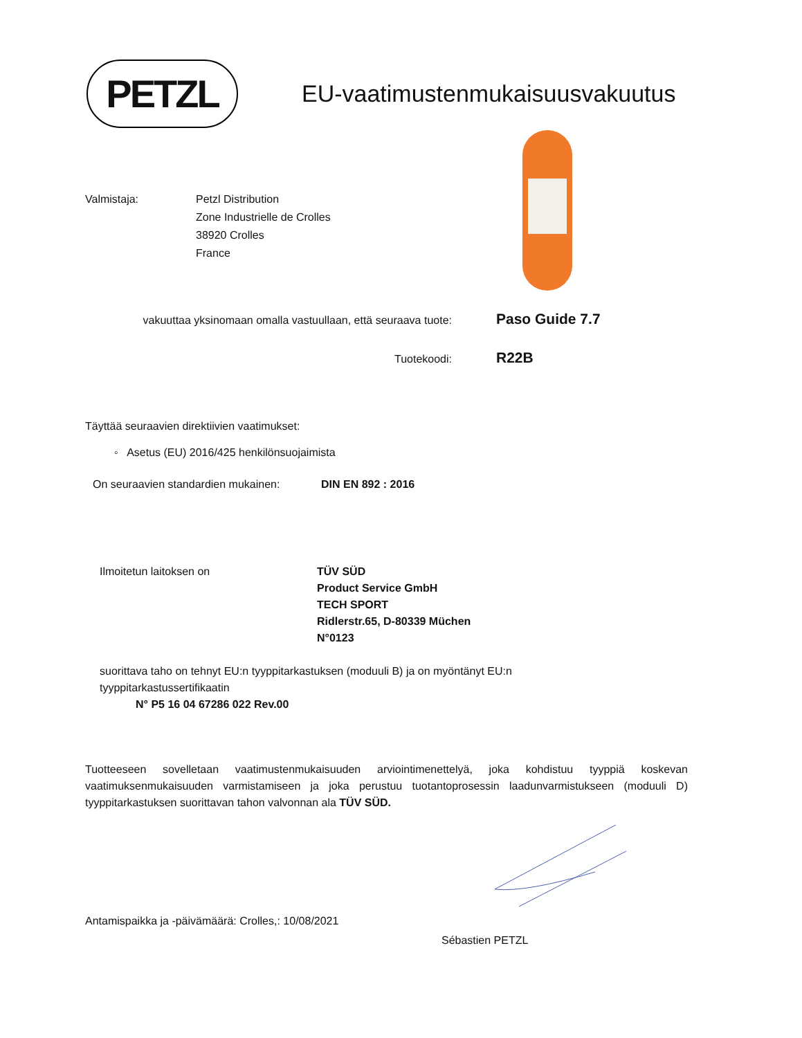PETZL
EU-vaatimustenmukaisuusvakuutus
Valmistaja: Petzl Distribution
Zone Industrielle de Crolles
38920 Crolles
France
vakuuttaa yksinomaan omalla vastuullaan, että seuraava tuote:
Paso Guide 7.7
Tuotekoodi:
R22B
Täyttää seuraavien direktiivien vaatimukset:
◦ Asetus (EU) 2016/425 henkilönsuojaimista
On seuraavien standardien mukainen:
DIN EN 892 : 2016
Ilmoitetun laitoksen on TÜV SÜD
Product Service GmbH
TECH SPORT
Ridlerstr.65, D-80339 Müchen
N°0123
suorittava taho on tehnyt EU:n tyyppitarkastuksen (moduuli B) ja on myöntänyt EU:n
tyyppitarkastussertifikaatin
N° P5 16 04 67286 022 Rev.00
Tuotteeseen sovelletaan vaatimustenmukaisuuden arviointimenettelyä, joka kohdistuu tyyppiä koskevan vaatimuksenmukaisuuden varmistamiseen ja joka perustuu tuotantoprosessin laadunvarmistukseen (moduuli D) tyyppitarkastuksen suorittavan tahon valvonnan ala TÜV SÜD.
Antamispaikka ja -päivämäärä: Crolles,: 10/08/2021
Sébastien PETZL